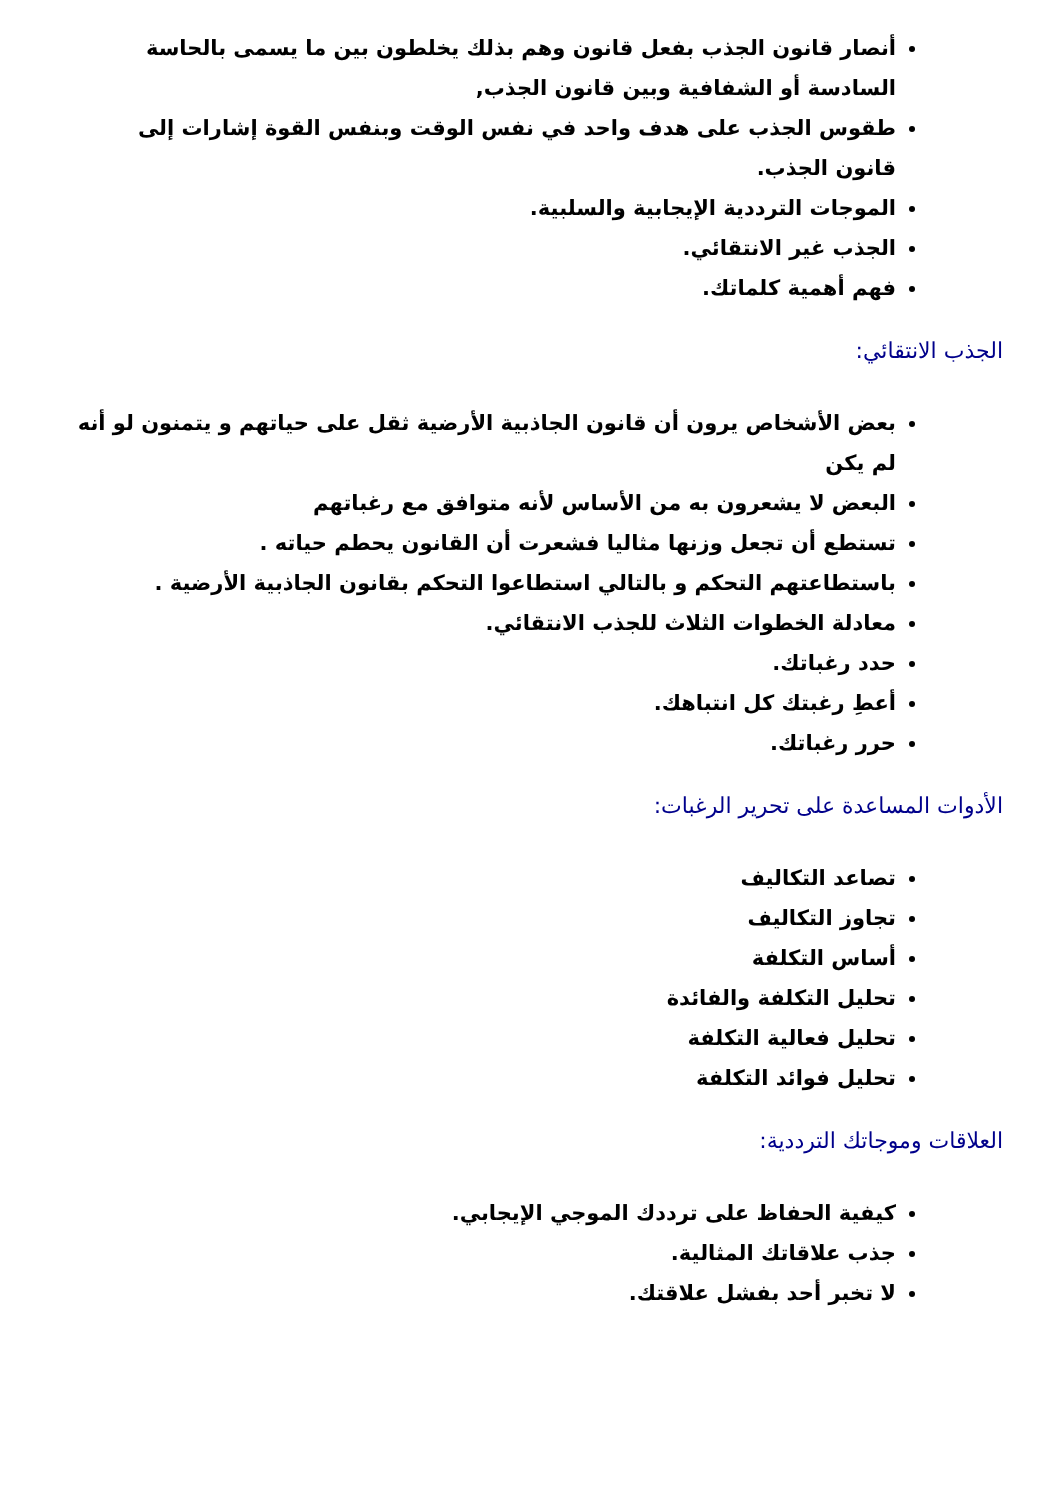أنصار قانون الجذب بفعل قانون وهم بذلك يخلطون بين ما يسمى بالحاسة السادسة أو الشفافية وبين قانون الجذب,
طقوس الجذب على هدف واحد في نفس الوقت وبنفس القوة إشارات إلى قانون الجذب.
الموجات الترددية الإيجابية والسلبية.
الجذب غير الانتقائي.
فهم أهمية كلماتك.
الجذب الانتقائي:
بعض الأشخاص يرون أن قانون الجاذبية الأرضية ثقل على حياتهم و يتمنون لو أنه لم يكن
البعض لا يشعرون به من الأساس لأنه متوافق مع رغباتهم
تستطع أن تجعل وزنها مثاليا فشعرت أن القانون يحطم حياته .
باستطاعتهم التحكم و بالتالي استطاعوا التحكم بقانون الجاذبية الأرضية .
معادلة الخطوات الثلاث للجذب الانتقائي.
حدد رغباتك.
أعطِ رغبتك كل انتباهك.
حرر رغباتك.
الأدوات المساعدة على تحرير الرغبات:
تصاعد التكاليف
تجاوز التكاليف
أساس التكلفة
تحليل التكلفة والفائدة
تحليل فعالية التكلفة
تحليل فوائد التكلفة
العلاقات وموجاتك الترددية:
كيفية الحفاظ على ترددك الموجي الإيجابي.
جذب علاقاتك المثالية.
لا تخبر أحد بفشل علاقتك.